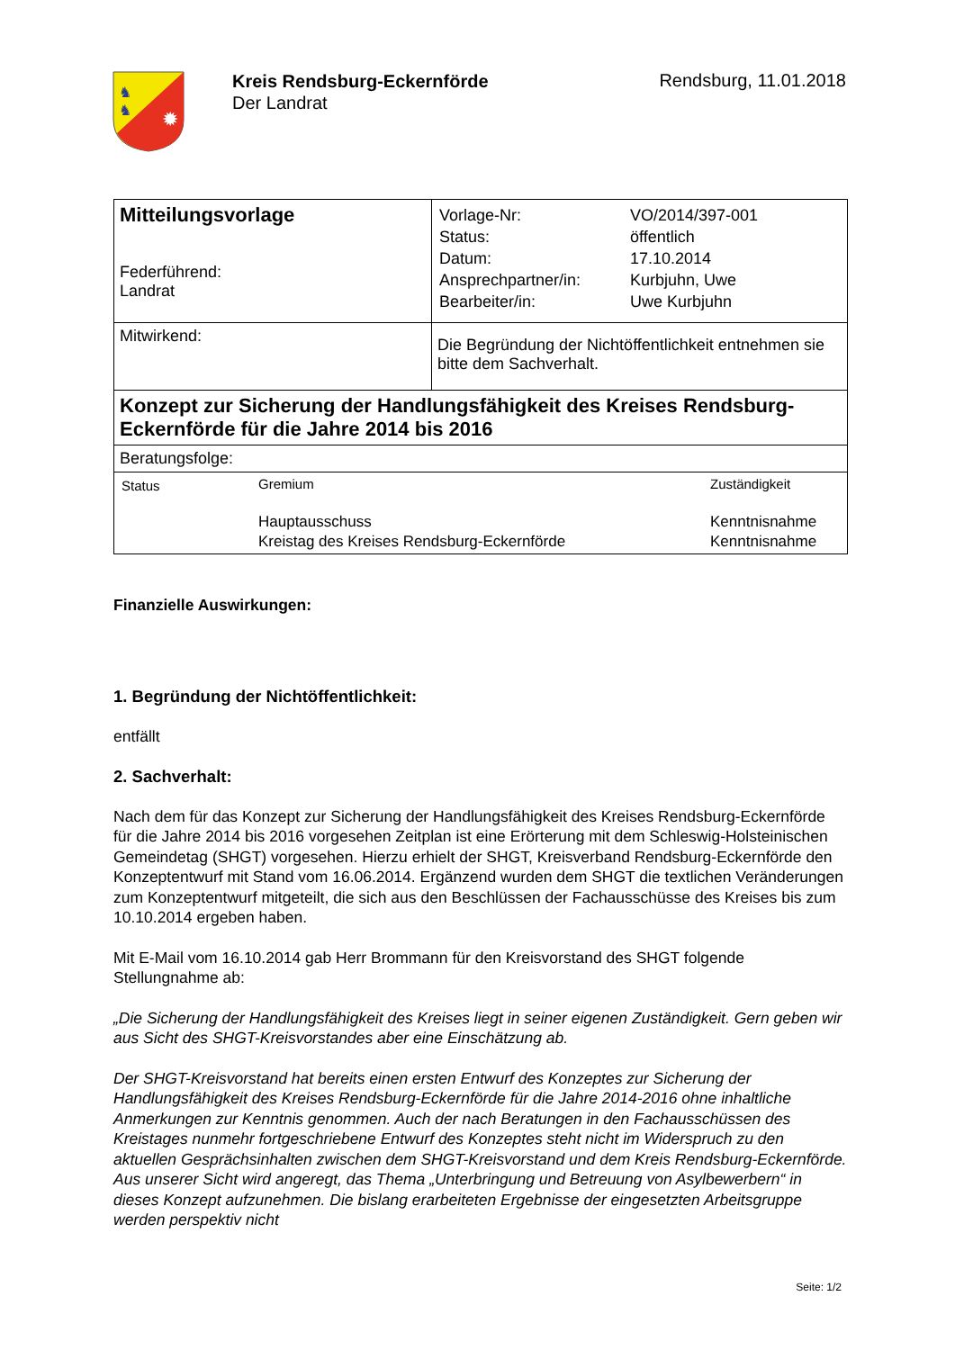✹
♞
♞
Kreis Rendsburg-Eckernförde
Der Landrat
Rendsburg, 11.01.2018
| Mitteilungsvorlage Federführend: Landrat | / Vorlage-Nr: / VO/2014/397-001 / / Status: / öffentlich / / Datum: / 17.10.2014 / / Ansprechpartner/in: / Kurbjuhn, Uwe / / Bearbeiter/in: / Uwe Kurbjuhn / |
| Mitwirkend: | Die Begründung der Nichtöffentlichkeit entnehmen sie bitte dem Sachverhalt. |
| Konzept zur Sicherung der Handlungsfähigkeit des Kreises Rendsburg-Eckernförde für die Jahre 2014 bis 2016 | |
| Beratungsfolge: | |
| / Status / Gremium / Zuständigkeit / / / Hauptausschuss Kreistag des Kreises Rendsburg-Eckernförde / Kenntnisnahme Kenntnisnahme / | |
Finanzielle Auswirkungen:
1. Begründung der Nichtöffentlichkeit:
entfällt
2. Sachverhalt:
Nach dem für das Konzept zur Sicherung der Handlungsfähigkeit des Kreises Rendsburg-Eckernförde für die Jahre 2014 bis 2016 vorgesehen Zeitplan ist eine Erörterung mit dem Schleswig-Holsteinischen Gemeindetag (SHGT) vorgesehen. Hierzu erhielt der SHGT, Kreisverband Rendsburg-Eckernförde den Konzeptentwurf mit Stand vom 16.06.2014. Ergänzend wurden dem SHGT die textlichen Veränderungen zum Konzeptentwurf mitgeteilt, die sich aus den Beschlüssen der Fachausschüsse des Kreises bis zum 10.10.2014 ergeben haben.
Mit E-Mail vom 16.10.2014 gab Herr Brommann für den Kreisvorstand des SHGT folgende Stellungnahme ab:
„Die Sicherung der Handlungsfähigkeit des Kreises liegt in seiner eigenen Zuständigkeit. Gern geben wir aus Sicht des SHGT-Kreisvorstandes aber eine Einschätzung ab.
Der SHGT-Kreisvorstand hat bereits einen ersten Entwurf des Konzeptes zur Sicherung der Handlungsfähigkeit des Kreises Rendsburg-Eckernförde für die Jahre 2014-2016 ohne inhaltliche Anmerkungen zur Kenntnis genommen. Auch der nach Beratungen in den Fachausschüssen des Kreistages nunmehr fortgeschriebene Entwurf des Konzeptes steht nicht im Widerspruch zu den aktuellen Gesprächsinhalten zwischen dem SHGT-Kreisvorstand und dem Kreis Rendsburg-Eckernförde. Aus unserer Sicht wird angeregt, das Thema „Unterbringung und Betreuung von Asylbewerbern“ in dieses Konzept aufzunehmen. Die bislang erarbeiteten Ergebnisse der eingesetzten Arbeitsgruppe werden perspektiv nicht
Seite: 1/2